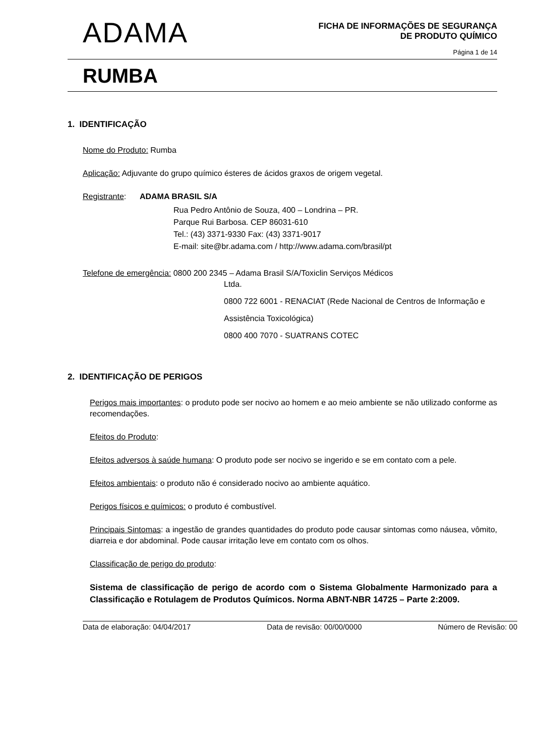ADAMA
FICHA DE INFORMAÇÕES DE SEGURANÇA
DE PRODUTO QUÍMICO
Página 1 de 14
RUMBA
1. IDENTIFICAÇÃO
Nome do Produto: Rumba
Aplicação: Adjuvante do grupo químico ésteres de ácidos graxos de origem vegetal.
Registrante: ADAMA BRASIL S/A
Rua Pedro Antônio de Souza, 400 – Londrina – PR.
Parque Rui Barbosa. CEP 86031-610
Tel.: (43) 3371-9330 Fax: (43) 3371-9017
E-mail: site@br.adama.com / http://www.adama.com/brasil/pt
Telefone de emergência: 0800 200 2345 – Adama Brasil S/A/Toxiclin Serviços Médicos
Ltda.
0800 722 6001 - RENACIAT (Rede Nacional de Centros de Informação e Assistência Toxicológica)
0800 400 7070 - SUATRANS COTEC
2. IDENTIFICAÇÃO DE PERIGOS
Perigos mais importantes: o produto pode ser nocivo ao homem e ao meio ambiente se não utilizado conforme as recomendações.
Efeitos do Produto:
Efeitos adversos à saúde humana: O produto pode ser nocivo se ingerido e se em contato com a pele.
Efeitos ambientais: o produto não é considerado nocivo ao ambiente aquático.
Perigos físicos e químicos: o produto é combustível.
Principais Sintomas: a ingestão de grandes quantidades do produto pode causar sintomas como náusea, vômito, diarreia e dor abdominal. Pode causar irritação leve em contato com os olhos.
Classificação de perigo do produto:
Sistema de classificação de perigo de acordo com o Sistema Globalmente Harmonizado para a Classificação e Rotulagem de Produtos Químicos. Norma ABNT-NBR 14725 – Parte 2:2009.
Data de elaboração: 04/04/2017 Data de revisão: 00/00/0000 Número de Revisão: 00